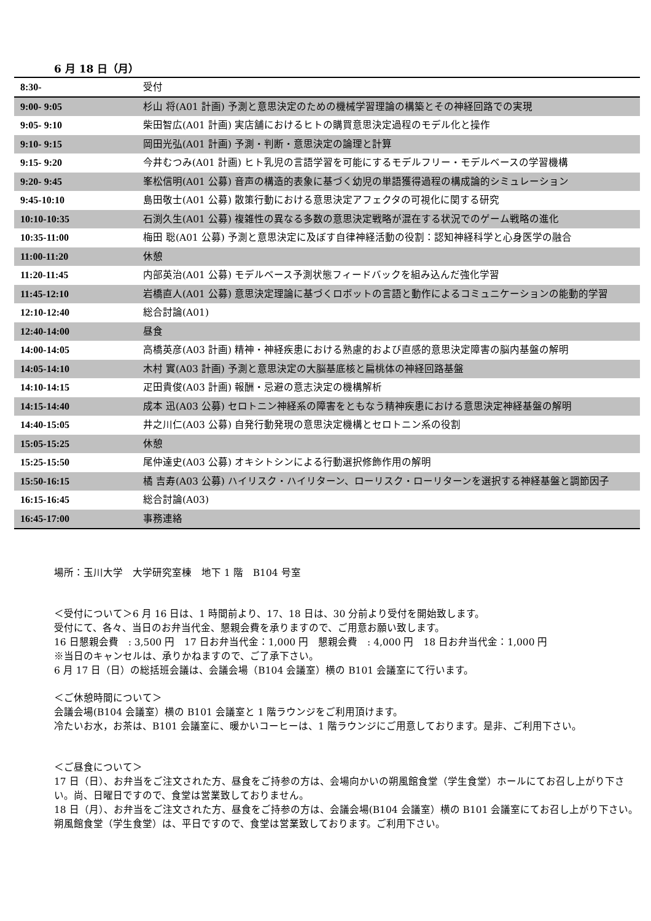6 月 18 日（月）
| 8:30- | 受付 |
| 9:00- 9:05 | 杉山 将(A01 計画) 予測と意思決定のための機械学習理論の構築とその神経回路での実現 |
| 9:05- 9:10 | 柴田智広(A01 計画) 実店舗におけるヒトの購買意思決定過程のモデル化と操作 |
| 9:10- 9:15 | 岡田光弘(A01 計画) 予測・判断・意思決定の論理と計算 |
| 9:15- 9:20 | 今井むつみ(A01 計画) ヒト乳児の言語学習を可能にするモデルフリー・モデルベースの学習機構 |
| 9:20- 9:45 | 峯松信明(A01 公募) 音声の構造的表象に基づく幼児の単語獲得過程の構成論的シミュレーション |
| 9:45-10:10 | 島田敬士(A01 公募) 散策行動における意思決定アフェクタの可視化に関する研究 |
| 10:10-10:35 | 石渕久生(A01 公募) 複雑性の異なる多数の意思決定戦略が混在する状況でのゲーム戦略の進化 |
| 10:35-11:00 | 梅田 聡(A01 公募) 予測と意思決定に及ぼす自律神経活動の役割：認知神経科学と心身医学の融合 |
| 11:00-11:20 | 休憩 |
| 11:20-11:45 | 内部英治(A01 公募) モデルベース予測状態フィードバックを組み込んだ強化学習 |
| 11:45-12:10 | 岩橋直人(A01 公募) 意思決定理論に基づくロボットの言語と動作によるコミュニケーションの能動的学習 |
| 12:10-12:40 | 総合討論(A01) |
| 12:40-14:00 | 昼食 |
| 14:00-14:05 | 高橋英彦(A03 計画) 精神・神経疾患における熟慮的および直感的意思決定障害の脳内基盤の解明 |
| 14:05-14:10 | 木村 實(A03 計画) 予測と意思決定の大脳基底核と扁桃体の神経回路基盤 |
| 14:10-14:15 | 疋田貴俊(A03 計画) 報酬・忌避の意志決定の機構解析 |
| 14:15-14:40 | 成本 迅(A03 公募) セロトニン神経系の障害をともなう精神疾患における意思決定神経基盤の解明 |
| 14:40-15:05 | 井之川仁(A03 公募) 自発行動発現の意思決定機構とセロトニン系の役割 |
| 15:05-15:25 | 休憩 |
| 15:25-15:50 | 尾仲達史(A03 公募) オキシトシンによる行動選択修飾作用の解明 |
| 15:50-16:15 | 橘 吉寿(A03 公募) ハイリスク・ハイリターン、ローリスク・ローリターンを選択する神経基盤と調節因子 |
| 16:15-16:45 | 総合討論(A03) |
| 16:45-17:00 | 事務連絡 |
場所：玉川大学　大学研究室棟　地下 1 階　B104 号室
＜受付について＞6 月 16 日は、1 時間前より、17、18 日は、30 分前より受付を開始致します。
受付にて、各々、当日のお弁当代金、懇親会費を承りますので、ご用意お願い致します。
16 日懇親会費　: 3,500 円　17 日お弁当代金：1,000 円　懇親会費　: 4,000 円　18 日お弁当代金：1,000 円
※当日のキャンセルは、承りかねますので、ご了承下さい。
6 月 17 日（日）の総括班会議は、会議会場（B104 会議室）横の B101 会議室にて行います。
＜ご休憩時間について＞
会議会場(B104 会議室）横の B101 会議室と 1 階ラウンジをご利用頂けます。
冷たいお水，お茶は、B101 会議室に、暖かいコーヒーは、1 階ラウンジにご用意しております。是非、ご利用下さい。
＜ご昼食について＞
17 日（日）、お弁当をご注文された方、昼食をご持参の方は、会場向かいの朔風館食堂（学生食堂）ホールにてお召し上がり下さい。尚、日曜日ですので、食堂は営業致しておりません。
18 日（月）、お弁当をご注文された方、昼食をご持参の方は、会議会場(B104 会議室）横の B101 会議室にてお召し上がり下さい。
朔風館食堂（学生食堂）は、平日ですので、食堂は営業致しております。ご利用下さい。